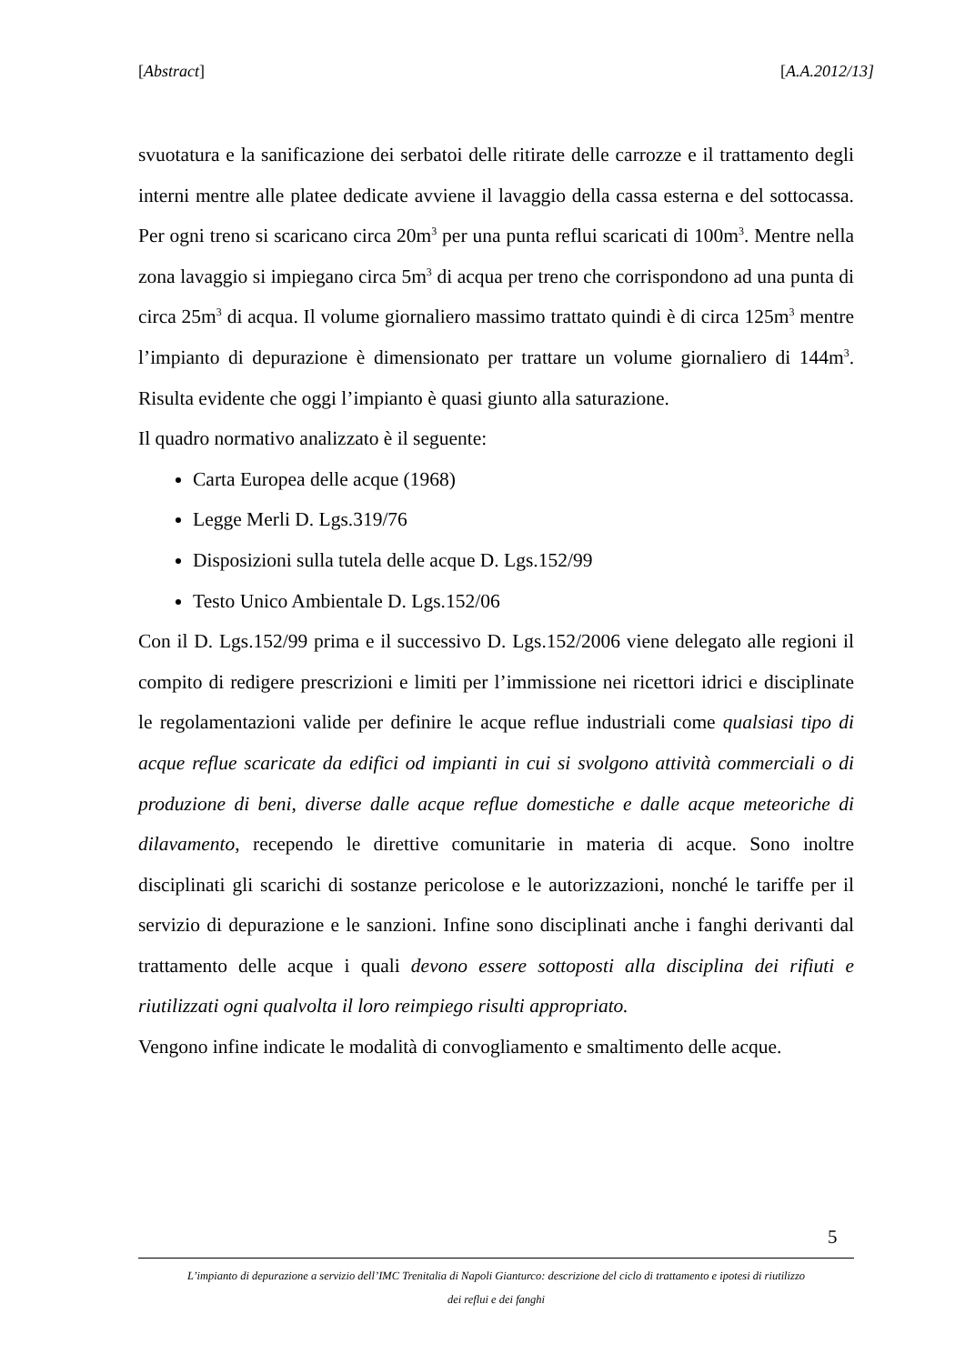[Abstract] [A.A.2012/13]
svuotatura e la sanificazione dei serbatoi delle ritirate delle carrozze e il trattamento degli interni mentre alle platee dedicate avviene il lavaggio della cassa esterna e del sottocassa. Per ogni treno si scaricano circa 20m<sup>3</sup> per una punta reflui scaricati di 100m<sup>3</sup>. Mentre nella zona lavaggio si impiegano circa 5m<sup>3</sup> di acqua per treno che corrispondono ad una punta di circa 25m<sup>3</sup> di acqua. Il volume giornaliero massimo trattato quindi è di circa 125m<sup>3</sup> mentre l’impianto di depurazione è dimensionato per trattare un volume giornaliero di 144m<sup>3</sup>. Risulta evidente che oggi l’impianto è quasi giunto alla saturazione.
Il quadro normativo analizzato è il seguente:
Carta Europea delle acque (1968)
Legge Merli D. Lgs.319/76
Disposizioni sulla tutela delle acque D. Lgs.152/99
Testo Unico Ambientale D. Lgs.152/06
Con il D. Lgs.152/99 prima e il successivo D. Lgs.152/2006 viene delegato alle regioni il compito di redigere prescrizioni e limiti per l’immissione nei ricettori idrici e disciplinate le regolamentazioni valide per definire le acque reflue industriali come qualsiasi tipo di acque reflue scaricate da edifici od impianti in cui si svolgono attività commerciali o di produzione di beni, diverse dalle acque reflue domestiche e dalle acque meteoriche di dilavamento, recependo le direttive comunitarie in materia di acque. Sono inoltre disciplinati gli scarichi di sostanze pericolose e le autorizzazioni, nonché le tariffe per il servizio di depurazione e le sanzioni. Infine sono disciplinati anche i fanghi derivanti dal trattamento delle acque i quali devono essere sottoposti alla disciplina dei rifiuti e riutilizzati ogni qualvolta il loro reimpiego risulti appropriato.
Vengono infine indicate le modalità di convogliamento e smaltimento delle acque.
5
L’impianto di depurazione a servizio dell’IMC Trenitalia di Napoli Gianturco: descrizione del ciclo di trattamento e ipotesi di riutilizzo
dei reflui e dei fanghi